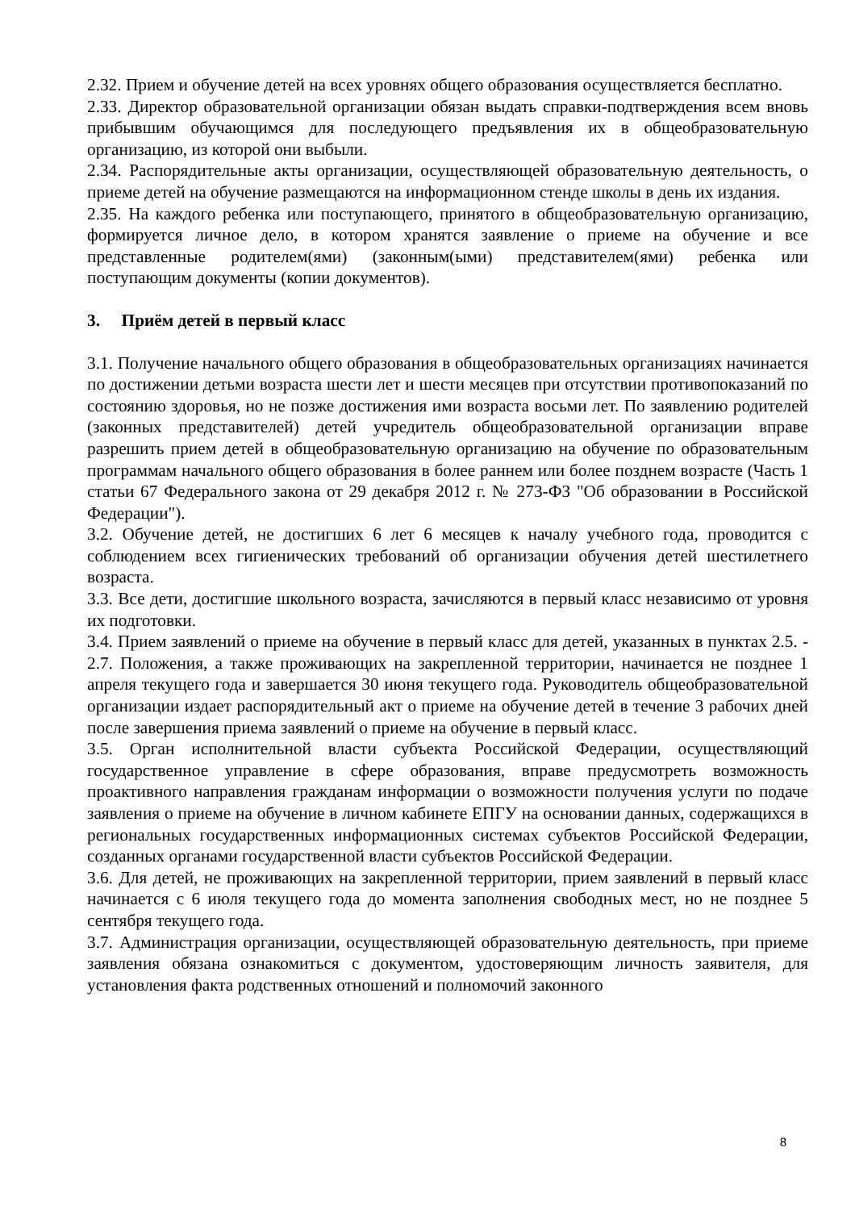2.32. Прием и обучение детей на всех уровнях общего образования осуществляется бесплатно.
2.33. Директор образовательной организации обязан выдать справки-подтверждения всем вновь прибывшим обучающимся для последующего предъявления их в общеобразовательную организацию, из которой они выбыли.
2.34. Распорядительные акты организации, осуществляющей образовательную деятельность, о приеме детей на обучение размещаются на информационном стенде школы в день их издания.
2.35. На каждого ребенка или поступающего, принятого в общеобразовательную организацию, формируется личное дело, в котором хранятся заявление о приеме на обучение и все представленные родителем(ями) (законным(ыми) представителем(ями) ребенка или поступающим документы (копии документов).
3. Приём детей в первый класс
3.1. Получение начального общего образования в общеобразовательных организациях начинается по достижении детьми возраста шести лет и шести месяцев при отсутствии противопоказаний по состоянию здоровья, но не позже достижения ими возраста восьми лет. По заявлению родителей (законных представителей) детей учредитель общеобразовательной организации вправе разрешить прием детей в общеобразовательную организацию на обучение по образовательным программам начального общего образования в более раннем или более позднем возрасте (Часть 1 статьи 67 Федерального закона от 29 декабря 2012 г. № 273-ФЗ "Об образовании в Российской Федерации").
3.2. Обучение детей, не достигших 6 лет 6 месяцев к началу учебного года, проводится с соблюдением всех гигиенических требований об организации обучения детей шестилетнего возраста.
3.3. Все дети, достигшие школьного возраста, зачисляются в первый класс независимо от уровня их подготовки.
3.4. Прием заявлений о приеме на обучение в первый класс для детей, указанных в пунктах 2.5. - 2.7. Положения, а также проживающих на закрепленной территории, начинается не позднее 1 апреля текущего года и завершается 30 июня текущего года. Руководитель общеобразовательной организации издает распорядительный акт о приеме на обучение детей в течение 3 рабочих дней после завершения приема заявлений о приеме на обучение в первый класс.
3.5. Орган исполнительной власти субъекта Российской Федерации, осуществляющий государственное управление в сфере образования, вправе предусмотреть возможность проактивного направления гражданам информации о возможности получения услуги по подаче заявления о приеме на обучение в личном кабинете ЕПГУ на основании данных, содержащихся в региональных государственных информационных системах субъектов Российской Федерации, созданных органами государственной власти субъектов Российской Федерации.
3.6. Для детей, не проживающих на закрепленной территории, прием заявлений в первый класс начинается с 6 июля текущего года до момента заполнения свободных мест, но не позднее 5 сентября текущего года.
3.7. Администрация организации, осуществляющей образовательную деятельность, при приеме заявления обязана ознакомиться с документом, удостоверяющим личность заявителя, для установления факта родственных отношений и полномочий законного
8